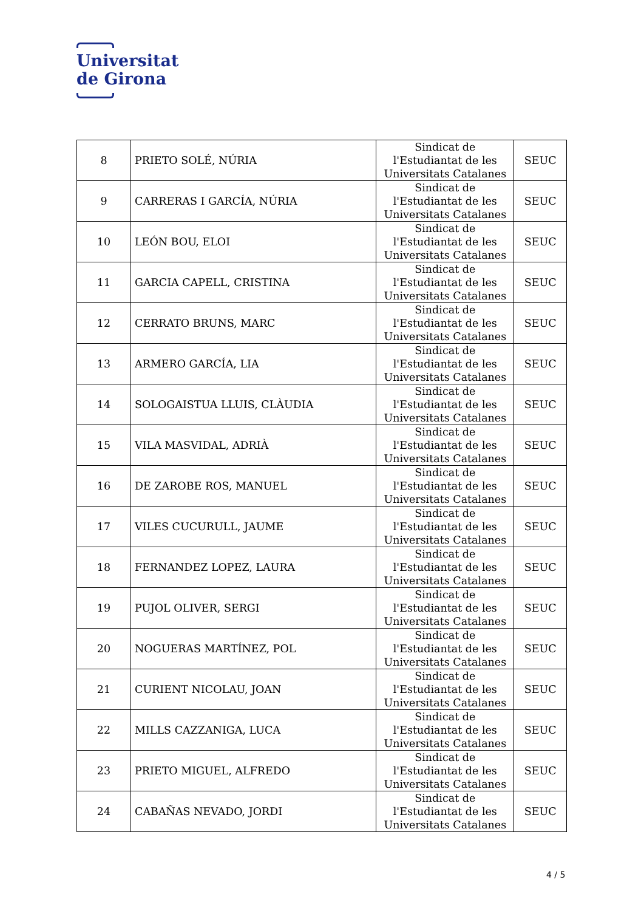Universitat
de Girona
| 8 | PRIETO SOLÉ, NÚRIA | Sindicat de l'Estudiantat de les Universitats Catalanes | SEUC |
| 9 | CARRERAS I GARCÍA, NÚRIA | Sindicat de l'Estudiantat de les Universitats Catalanes | SEUC |
| 10 | LEÓN BOU, ELOI | Sindicat de l'Estudiantat de les Universitats Catalanes | SEUC |
| 11 | GARCIA CAPELL, CRISTINA | Sindicat de l'Estudiantat de les Universitats Catalanes | SEUC |
| 12 | CERRATO BRUNS, MARC | Sindicat de l'Estudiantat de les Universitats Catalanes | SEUC |
| 13 | ARMERO GARCÍA, LIA | Sindicat de l'Estudiantat de les Universitats Catalanes | SEUC |
| 14 | SOLOGAISTUA LLUIS, CLÀUDIA | Sindicat de l'Estudiantat de les Universitats Catalanes | SEUC |
| 15 | VILA MASVIDAL, ADRIÀ | Sindicat de l'Estudiantat de les Universitats Catalanes | SEUC |
| 16 | DE ZAROBE ROS, MANUEL | Sindicat de l'Estudiantat de les Universitats Catalanes | SEUC |
| 17 | VILES CUCURULL, JAUME | Sindicat de l'Estudiantat de les Universitats Catalanes | SEUC |
| 18 | FERNANDEZ LOPEZ, LAURA | Sindicat de l'Estudiantat de les Universitats Catalanes | SEUC |
| 19 | PUJOL OLIVER, SERGI | Sindicat de l'Estudiantat de les Universitats Catalanes | SEUC |
| 20 | NOGUERAS MARTÍNEZ, POL | Sindicat de l'Estudiantat de les Universitats Catalanes | SEUC |
| 21 | CURIENT NICOLAU, JOAN | Sindicat de l'Estudiantat de les Universitats Catalanes | SEUC |
| 22 | MILLS CAZZANIGA, LUCA | Sindicat de l'Estudiantat de les Universitats Catalanes | SEUC |
| 23 | PRIETO MIGUEL, ALFREDO | Sindicat de l'Estudiantat de les Universitats Catalanes | SEUC |
| 24 | CABAÑAS NEVADO, JORDI | Sindicat de l'Estudiantat de les Universitats Catalanes | SEUC |
4 / 5